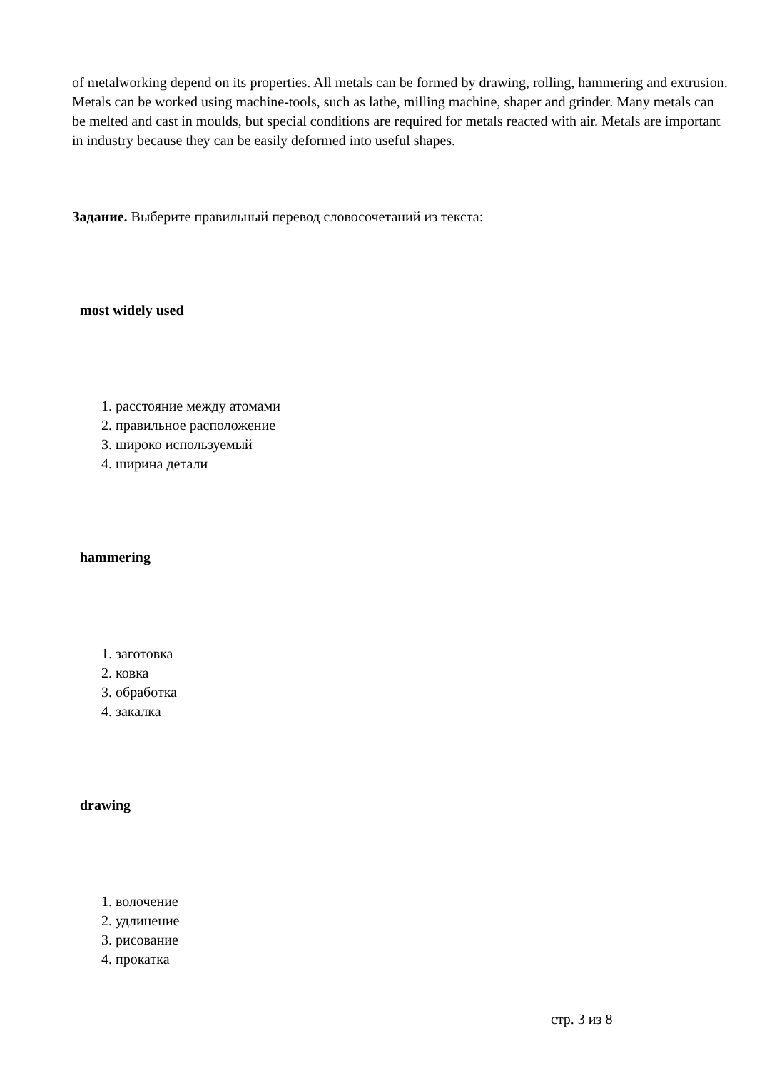of metalworking depend on its properties. All metals can be formed by drawing, rolling, hammering and extrusion. Metals can be worked using machine-tools, such as lathe, milling machine, shaper and grinder. Many metals can be melted and cast in moulds, but special conditions are required for metals reacted with air. Metals are important in industry because they can be easily deformed into useful shapes.
Задание. Выберите правильный перевод словосочетаний из текста:
most widely used
1. расстояние между атомами
2. правильное расположение
3. широко используемый
4. ширина детали
hammering
1. заготовка
2. ковка
3. обработка
4. закалка
drawing
1. волочение
2. удлинение
3. рисование
4. прокатка
стр. 3 из 8